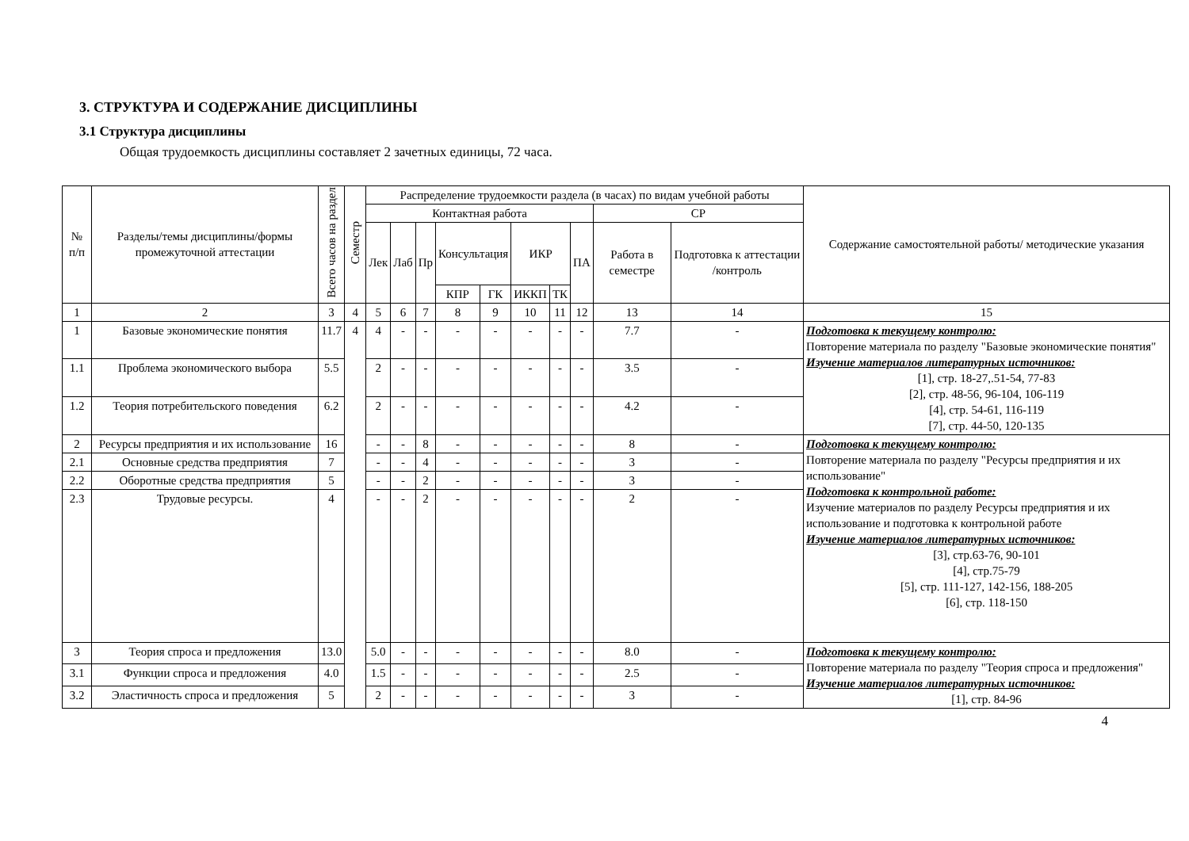3. СТРУКТУРА И СОДЕРЖАНИЕ ДИСЦИПЛИНЫ
3.1 Структура дисциплины
Общая трудоемкость дисциплины составляет 2 зачетных единицы, 72 часа.
| № п/п | Разделы/темы дисциплины/формы промежуточной аттестации | Всего часов на раздел | Семестр | Распределение трудоемкости раздела (в часах) по видам учебной работы | | | | | | | | | | Содержание самостоятельной работы/ методические указания |
| --- | --- | --- | --- | --- | --- | --- | --- | --- | --- | --- | --- | --- | --- | --- |
| | | | | Контактная работа | | | | | | | | СР | | |
| | | | | Лек | Лаб | Пр | Консультация | | ИКР | | ПА | Работа в семестре | Подготовка к аттестации /контроль | |
| | | | | | | | КПР | ГК | ИККП | ТК | | | | |
| 1 | 2 | 3 | 4 | 5 | 6 | 7 | 8 | 9 | 10 | 11 | 12 | 13 | 14 | 15 |
| 1 | Базовые экономические понятия | 11.7 | 4 | 4 | - | - | - | - | - | - | - | 7.7 | - | Подготовка к текущему контролю: Повторение материала по разделу "Базовые экономические понятия" Изучение материалов литературных источников: [1], стр. 18-27,.51-54, 77-83 [2], стр. 48-56, 96-104, 106-119 [4], стр. 54-61, 116-119 [7], стр. 44-50, 120-135 |
| 1.1 | Проблема экономического выбора | 5.5 | | 2 | - | - | - | - | - | - | - | 3.5 | - | |
| 1.2 | Теория потребительского поведения | 6.2 | | 2 | - | - | - | - | - | - | - | 4.2 | - | |
| 2 | Ресурсы предприятия и их использование | 16 | | - | - | 8 | - | - | - | - | - | 8 | - | Подготовка к текущему контролю: Повторение материала по разделу "Ресурсы предприятия и их использование" Подготовка к контрольной работе: Изучение материалов по разделу Ресурсы предприятия и их использование и подготовка к контрольной работе Изучение материалов литературных источников: [3], стр.63-76, 90-101 [4], стр.75-79 [5], стр. 111-127, 142-156, 188-205 [6], стр. 118-150 |
| 2.1 | Основные средства предприятия | 7 | | - | - | 4 | - | - | - | - | - | 3 | - | |
| 2.2 | Оборотные средства предприятия | 5 | | - | - | 2 | - | - | - | - | - | 3 | - | |
| 2.3 | Трудовые ресурсы. | 4 | | - | - | 2 | - | - | - | - | - | 2 | - | |
| 3 | Теория спроса и предложения | 13.0 | | 5.0 | - | - | - | - | - | - | - | 8.0 | - | Подготовка к текущему контролю: Повторение материала по разделу "Теория спроса и предложения" Изучение материалов литературных источников: [1], стр. 84-96 |
| 3.1 | Функции спроса и предложения | 4.0 | | 1.5 | - | - | - | - | - | - | - | 2.5 | - | |
| 3.2 | Эластичность спроса и предложения | 5 | | 2 | - | - | - | - | - | - | - | 3 | - | |
4